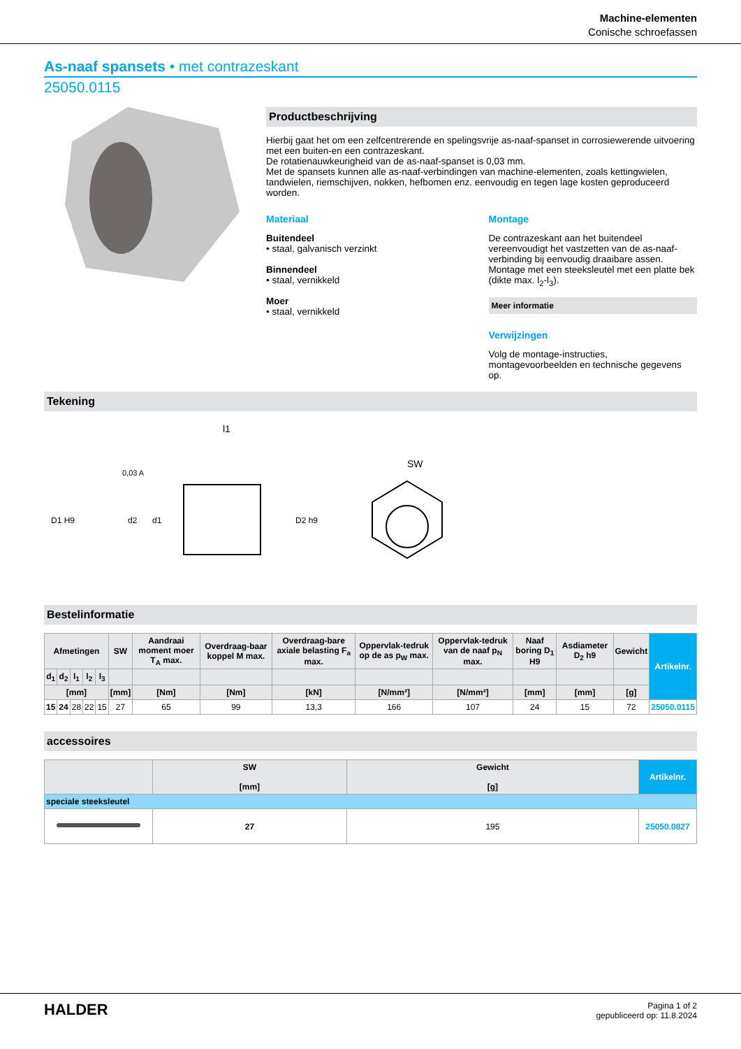Machine-elementen
Conische schroefassen
As-naaf spansets • met contrazeskant
25050.0115
Productbeschrijving
Hierbij gaat het om een zelfcentrerende en spelingsvrije as-naaf-spanset in corrosiewerende uitvoering met een buiten-en een contrazeskant.
De rotatienauwkeurigheid van de as-naaf-spanset is 0,03 mm.
Met de spansets kunnen alle as-naaf-verbindingen van machine-elementen, zoals kettingwielen, tandwielen, riemschijven, nokken, hefbomen enz. eenvoudig en tegen lage kosten geproduceerd worden.
Materiaal
Buitendeel
• staal, galvanisch verzinkt
Binnendeel
• staal, vernikkeld
Moer
• staal, vernikkeld
Montage
De contrazeskant aan het buitendeel vereenvoudigt het vastzetten van de as-naaf-verbinding bij eenvoudig draaibare assen. Montage met een steeksleutel met een platte bek (dikte max. l<sub>2</sub>-l<sub>3</sub>).
Meer informatie
Verwijzingen
Volg de montage-instructies, montagevoorbeelden en technische gegevens op.
Tekening
l1
SW
0,03 A
D1 H9
d2
d1
D2 h9
Bestelinformatie
| Afmetingen | | | | | SW | Aandraai moment moer T<sub>A</sub> max. | Overdraag-baar koppel M max. | Overdraag-bare axiale belasting F<sub>a</sub> max. | Oppervlak-tedruk op de as p<sub>W</sub> max. | Oppervlak-tedruk van de naaf p<sub>N</sub> max. | Naaf boring D<sub>1</sub> H9 | Asdiameter D<sub>2</sub> h9 | Gewicht | Artikelnr. |
| --- | --- | --- | --- | --- | --- | --- | --- | --- | --- | --- | --- | --- | --- | --- |
| d<sub>1</sub> | d<sub>2</sub> | l<sub>1</sub> | l<sub>2</sub> | l<sub>3</sub> | | | | | | | | | | |
| [mm] | | | | | [mm] | [Nm] | [Nm] | [kN] | [N/mm²] | [N/mm²] | [mm] | [mm] | [g] | |
| 15 | 24 | 28 | 22 | 15 | 27 | 65 | 99 | 13,3 | 166 | 107 | 24 | 15 | 72 | 25050.0115 |
accessoires
| | SW [mm] | Gewicht [g] | Artikelnr. |
| --- | --- | --- | --- |
| speciale steeksleutel | | | |
| | 27 | 195 | 25050.0827 |
HALDER
Pagina 1 of 2
gepubliceerd op: 11.8.2024